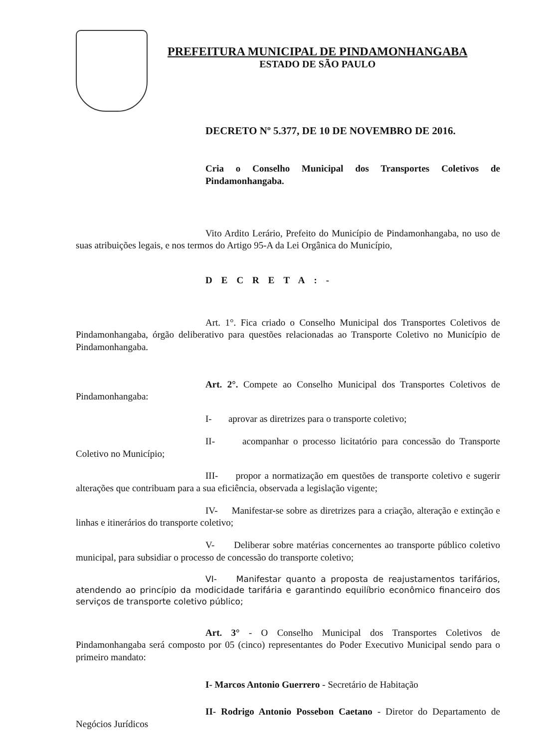PREFEITURA MUNICIPAL DE PINDAMONHANGABA
ESTADO DE SÃO PAULO
DECRETO Nº 5.377, DE 10 DE NOVEMBRO DE 2016.
Cria o Conselho Municipal dos Transportes Coletivos de Pindamonhangaba.
Vito Ardito Lerário, Prefeito do Município de Pindamonhangaba, no uso de suas atribuições legais, e nos termos do Artigo 95-A da Lei Orgânica do Município,
DECRETA:-
Art. 1°. Fica criado o Conselho Municipal dos Transportes Coletivos de Pindamonhangaba, órgão deliberativo para questões relacionadas ao Transporte Coletivo no Município de Pindamonhangaba.
Art. 2°. Compete ao Conselho Municipal dos Transportes Coletivos de Pindamonhangaba:
I- aprovar as diretrizes para o transporte coletivo;
II- acompanhar o processo licitatório para concessão do Transporte Coletivo no Município;
III- propor a normatização em questões de transporte coletivo e sugerir alterações que contribuam para a sua eficiência, observada a legislação vigente;
IV- Manifestar-se sobre as diretrizes para a criação, alteração e extinção e linhas e itinerários do transporte coletivo;
V- Deliberar sobre matérias concernentes ao transporte público coletivo municipal, para subsidiar o processo de concessão do transporte coletivo;
VI- Manifestar quanto a proposta de reajustamentos tarifários, atendendo ao princípio da modicidade tarifária e garantindo equilíbrio econômico financeiro dos serviços de transporte coletivo público;
Art. 3° - O Conselho Municipal dos Transportes Coletivos de Pindamonhangaba será composto por 05 (cinco) representantes do Poder Executivo Municipal sendo para o primeiro mandato:
I- Marcos Antonio Guerrero - Secretário de Habitação
II- Rodrigo Antonio Possebon Caetano - Diretor do Departamento de Negócios Jurídicos